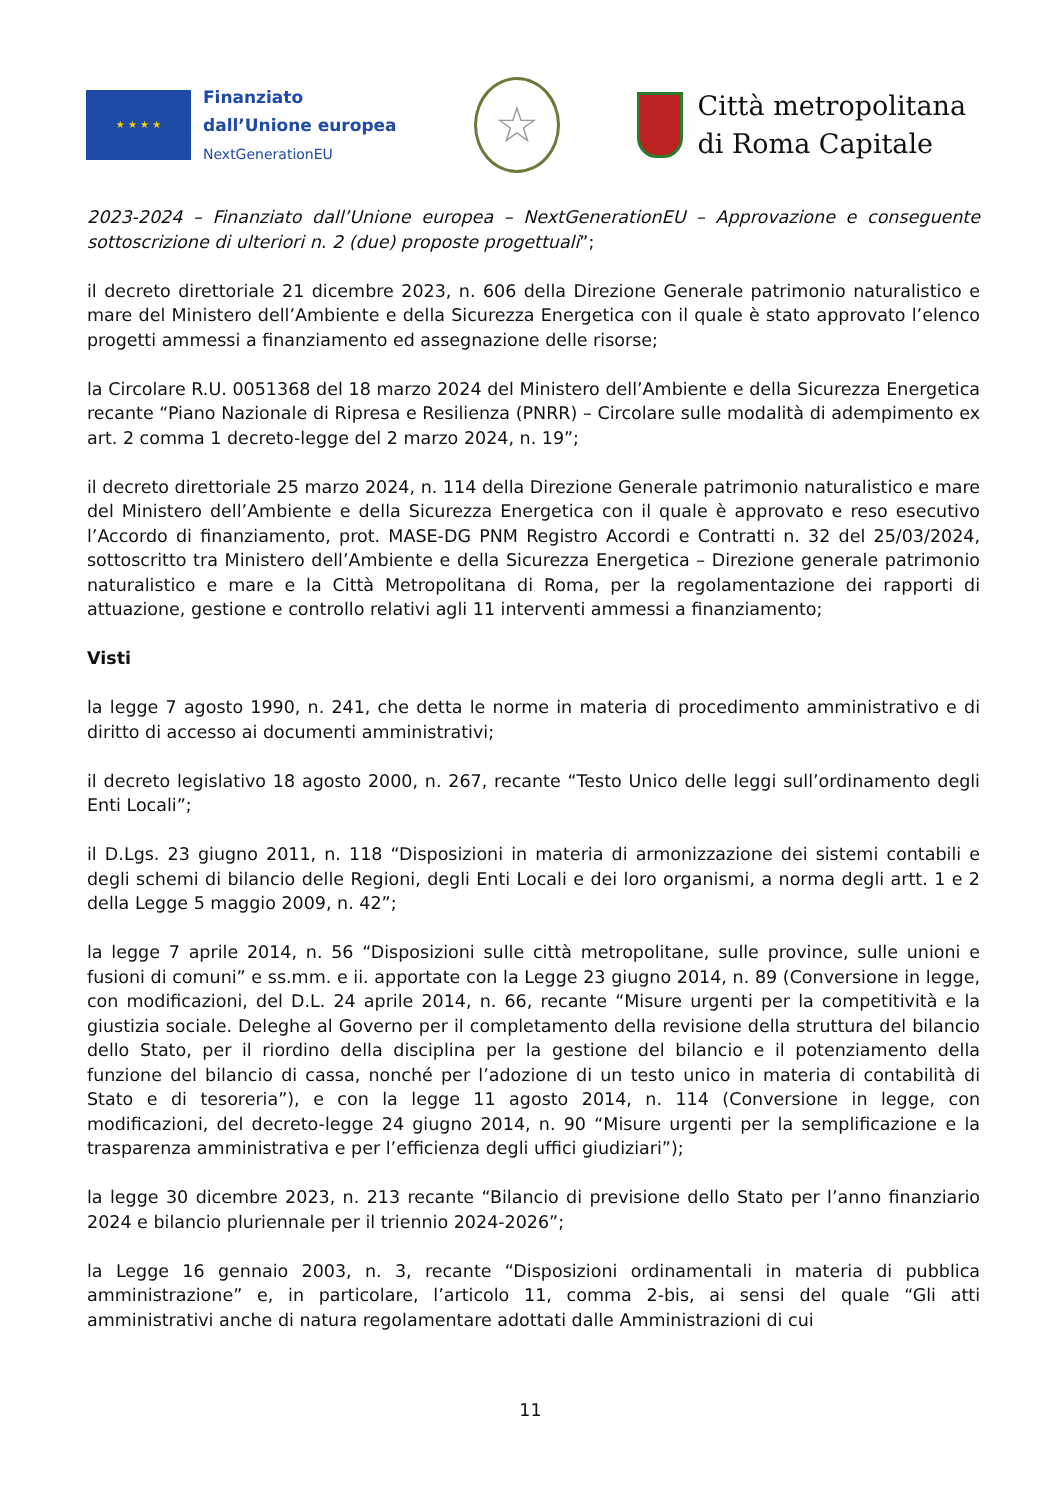★ ★ ★ ★
Finanziato
dall’Unione europea
NextGenerationEU
☆
Città metropolitana
di Roma Capitale
2023-2024 – Finanziato dall’Unione europea – NextGenerationEU – Approvazione e conseguente sottoscrizione di ulteriori n. 2 (due) proposte progettuali”;
il decreto direttoriale 21 dicembre 2023, n. 606 della Direzione Generale patrimonio naturalistico e mare del Ministero dell’Ambiente e della Sicurezza Energetica con il quale è stato approvato l’elenco progetti ammessi a finanziamento ed assegnazione delle risorse;
la Circolare R.U. 0051368 del 18 marzo 2024 del Ministero dell’Ambiente e della Sicurezza Energetica recante “Piano Nazionale di Ripresa e Resilienza (PNRR) – Circolare sulle modalità di adempimento ex art. 2 comma 1 decreto-legge del 2 marzo 2024, n. 19”;
il decreto direttoriale 25 marzo 2024, n. 114 della Direzione Generale patrimonio naturalistico e mare del Ministero dell’Ambiente e della Sicurezza Energetica con il quale è approvato e reso esecutivo l’Accordo di finanziamento, prot. MASE-DG PNM Registro Accordi e Contratti n. 32 del 25/03/2024, sottoscritto tra Ministero dell’Ambiente e della Sicurezza Energetica – Direzione generale patrimonio naturalistico e mare e la Città Metropolitana di Roma, per la regolamentazione dei rapporti di attuazione, gestione e controllo relativi agli 11 interventi ammessi a finanziamento;
Visti
la legge 7 agosto 1990, n. 241, che detta le norme in materia di procedimento amministrativo e di diritto di accesso ai documenti amministrativi;
il decreto legislativo 18 agosto 2000, n. 267, recante “Testo Unico delle leggi sull’ordinamento degli Enti Locali”;
il D.Lgs. 23 giugno 2011, n. 118 “Disposizioni in materia di armonizzazione dei sistemi contabili e degli schemi di bilancio delle Regioni, degli Enti Locali e dei loro organismi, a norma degli artt. 1 e 2 della Legge 5 maggio 2009, n. 42”;
la legge 7 aprile 2014, n. 56 “Disposizioni sulle città metropolitane, sulle province, sulle unioni e fusioni di comuni” e ss.mm. e ii. apportate con la Legge 23 giugno 2014, n. 89 (Conversione in legge, con modificazioni, del D.L. 24 aprile 2014, n. 66, recante “Misure urgenti per la competitività e la giustizia sociale. Deleghe al Governo per il completamento della revisione della struttura del bilancio dello Stato, per il riordino della disciplina per la gestione del bilancio e il potenziamento della funzione del bilancio di cassa, nonché per l’adozione di un testo unico in materia di contabilità di Stato e di tesoreria”), e con la legge 11 agosto 2014, n. 114 (Conversione in legge, con modificazioni, del decreto-legge 24 giugno 2014, n. 90 “Misure urgenti per la semplificazione e la trasparenza amministrativa e per l’efficienza degli uffici giudiziari”);
la legge 30 dicembre 2023, n. 213 recante “Bilancio di previsione dello Stato per l’anno finanziario 2024 e bilancio pluriennale per il triennio 2024-2026”;
la Legge 16 gennaio 2003, n. 3, recante “Disposizioni ordinamentali in materia di pubblica amministrazione” e, in particolare, l’articolo 11, comma 2-bis, ai sensi del quale “Gli atti amministrativi anche di natura regolamentare adottati dalle Amministrazioni di cui
11